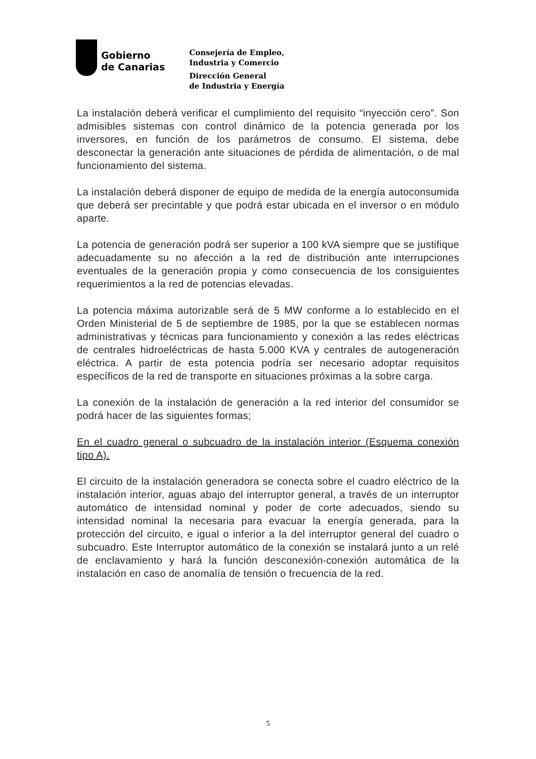Gobierno
de Canarias
Consejería de Empleo,
Industria y Comercio
Dirección General
de Industria y Energía
La instalación deberá verificar el cumplimiento del requisito “inyección cero”. Son admisibles sistemas con control dinámico de la potencia generada por los inversores, en función de los parámetros de consumo. El sistema, debe desconectar la generación ante situaciones de pérdida de alimentación, o de mal funcionamiento del sistema.
La instalación deberá disponer de equipo de medida de la energía autoconsumida que deberá ser precintable y que podrá estar ubicada en el inversor o en módulo aparte.
La potencia de generación podrá ser superior a 100 kVA siempre que se justifique adecuadamente su no afección a la red de distribución ante interrupciones eventuales de la generación propia y como consecuencia de los consiguientes requerimientos a la red de potencias elevadas.
La potencia máxima autorizable será de 5 MW conforme a lo establecido en el Orden Ministerial de 5 de septiembre de 1985, por la que se establecen normas administrativas y técnicas para funcionamiento y conexión a las redes eléctricas de centrales hidroeléctricas de hasta 5.000 KVA y centrales de autogeneración eléctrica. A partir de esta potencia podría ser necesario adoptar requisitos específicos de la red de transporte en situaciones próximas a la sobre carga.
La conexión de la instalación de generación a la red interior del consumidor se podrá hacer de las siguientes formas;
En el cuadro general o subcuadro de la instalación interior (Esquema conexión tipo A).
El circuito de la instalación generadora se conecta sobre el cuadro eléctrico de la instalación interior, aguas abajo del interruptor general, a través de un interruptor automático de intensidad nominal y poder de corte adecuados, siendo su intensidad nominal la necesaria para evacuar la energía generada, para la protección del circuito, e igual o inferior a la del interruptor general del cuadro o subcuadro. Este Interruptor automático de la conexión se instalará junto a un relé de enclavamiento y hará la función desconexión-conexión automática de la instalación en caso de anomalía de tensión o frecuencia de la red.
5